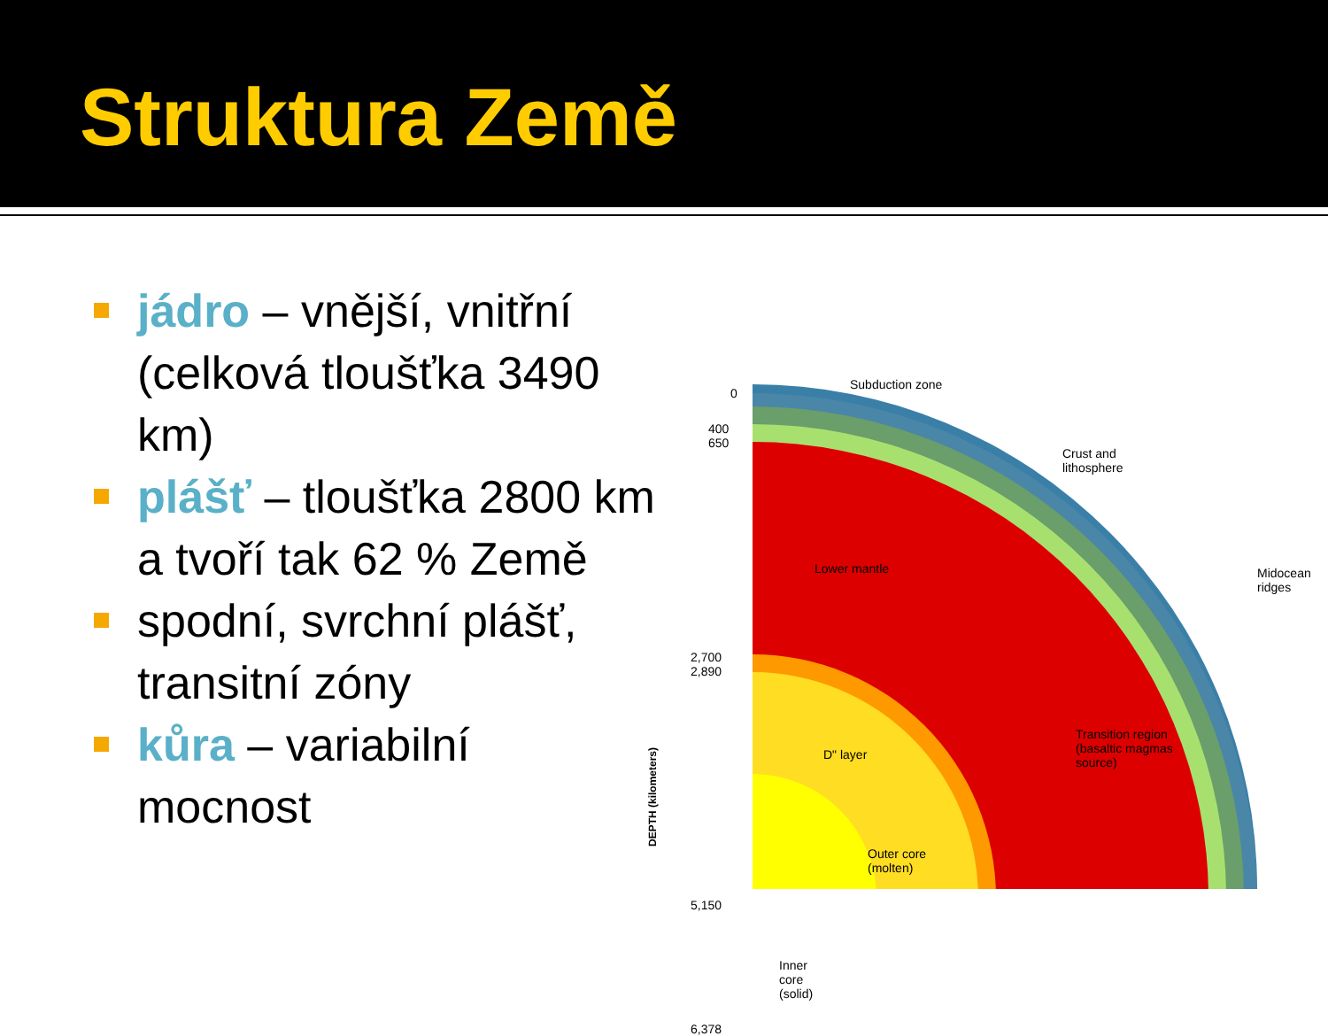Struktura Země
jádro – vnější, vnitřní (celková tloušťka 3490 km)
plášť – tloušťka 2800 km a tvoří tak 62 % Země
spodní, svrchní plášť, transitní zóny
kůra – variabilní mocnost
Subduction zone
0
400
650
Crust and
lithosphere
Lower mantle
Midocean
ridges
2,700
2,890
DEPTH (kilometers)
D" layer
Transition region
(basaltic magmas
source)
Outer core
(molten)
5,150
Inner
core
(solid)
6,378